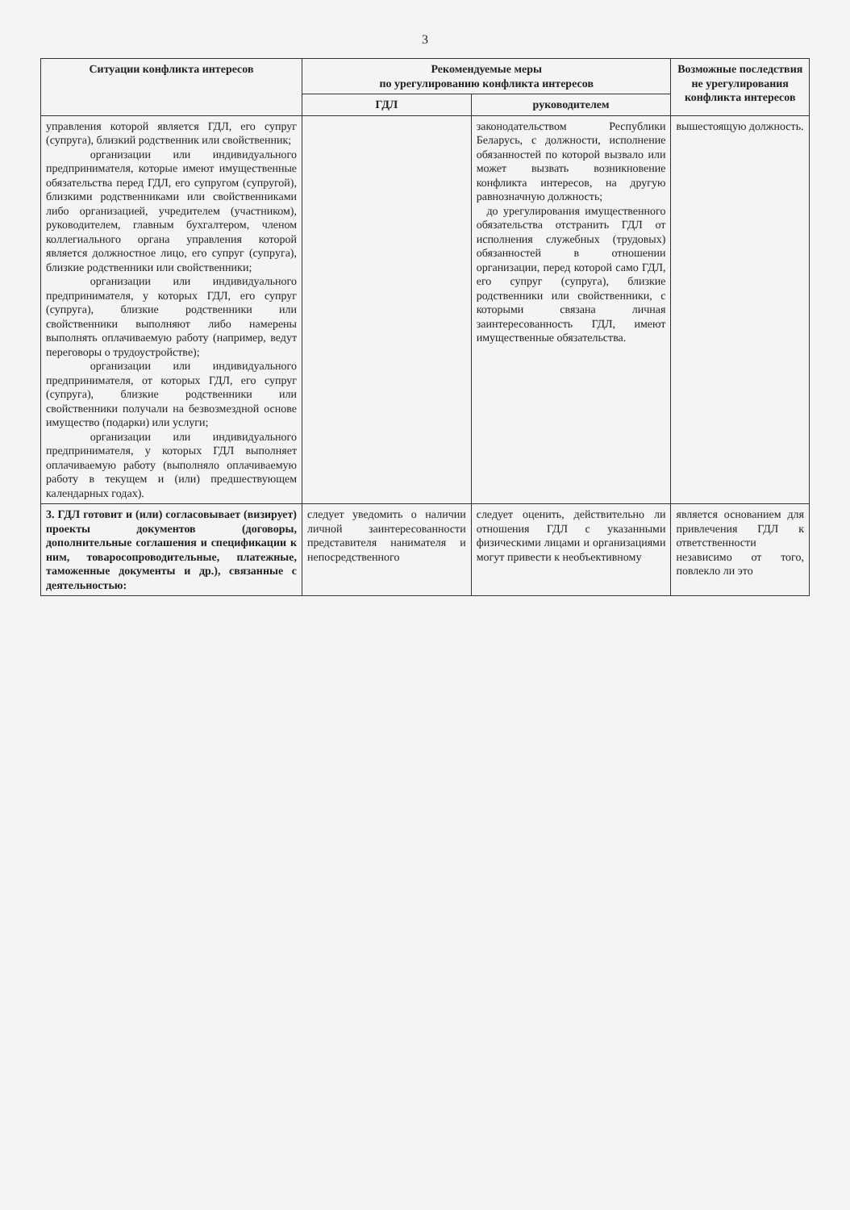3
| Ситуации конфликта интересов | Рекомендуемые меры по урегулированию конфликта интересов | | Возможные последствия не урегулирования конфликта интересов |
| --- | --- | --- | --- |
| | ГДЛ | руководителем | |
| управления которой является ГДЛ, его супруг (супруга), близкий родственник или свойственник; организации или индивидуального предпринимателя, которые имеют имущественные обязательства перед ГДЛ, его супругом (супругой), близкими родственниками или свойственниками либо организацией, учредителем (участником), руководителем, главным бухгалтером, членом коллегиального органа управления которой является должностное лицо, его супруг (супруга), близкие родственники или свойственники; организации или индивидуального предпринимателя, у которых ГДЛ, его супруг (супруга), близкие родственники или свойственники выполняют либо намерены выполнять оплачиваемую работу (например, ведут переговоры о трудоустройстве); организации или индивидуального предпринимателя, от которых ГДЛ, его супруг (супруга), близкие родственники или свойственники получали на безвозмездной основе имущество (подарки) или услуги; организации или индивидуального предпринимателя, у которых ГДЛ выполняет оплачиваемую работу (выполняло оплачиваемую работу в текущем и (или) предшествующем календарных годах). | | законодательством Республики Беларусь, с должности, исполнение обязанностей по которой вызвало или может вызвать возникновение конфликта интересов, на другую равнозначную должность; до урегулирования имущественного обязательства отстранить ГДЛ от исполнения служебных (трудовых) обязанностей в отношении организации, перед которой само ГДЛ, его супруг (супруга), близкие родственники или свойственники, с которыми связана личная заинтересованность ГДЛ, имеют имущественные обязательства. | вышестоящую должность. |
| 3. ГДЛ готовит и (или) согласовывает (визирует) проекты документов (договоры, дополнительные соглашения и спецификации к ним, товаросопроводительные, платежные, таможенные документы и др.), связанные с деятельностью: | следует уведомить о наличии личной заинтересованности представителя нанимателя и непосредственного | следует оценить, действительно ли отношения ГДЛ с указанными физическими лицами и организациями могут привести к необъективному | является основанием для привлечения ГДЛ к ответственности независимо от того, повлекло ли это |